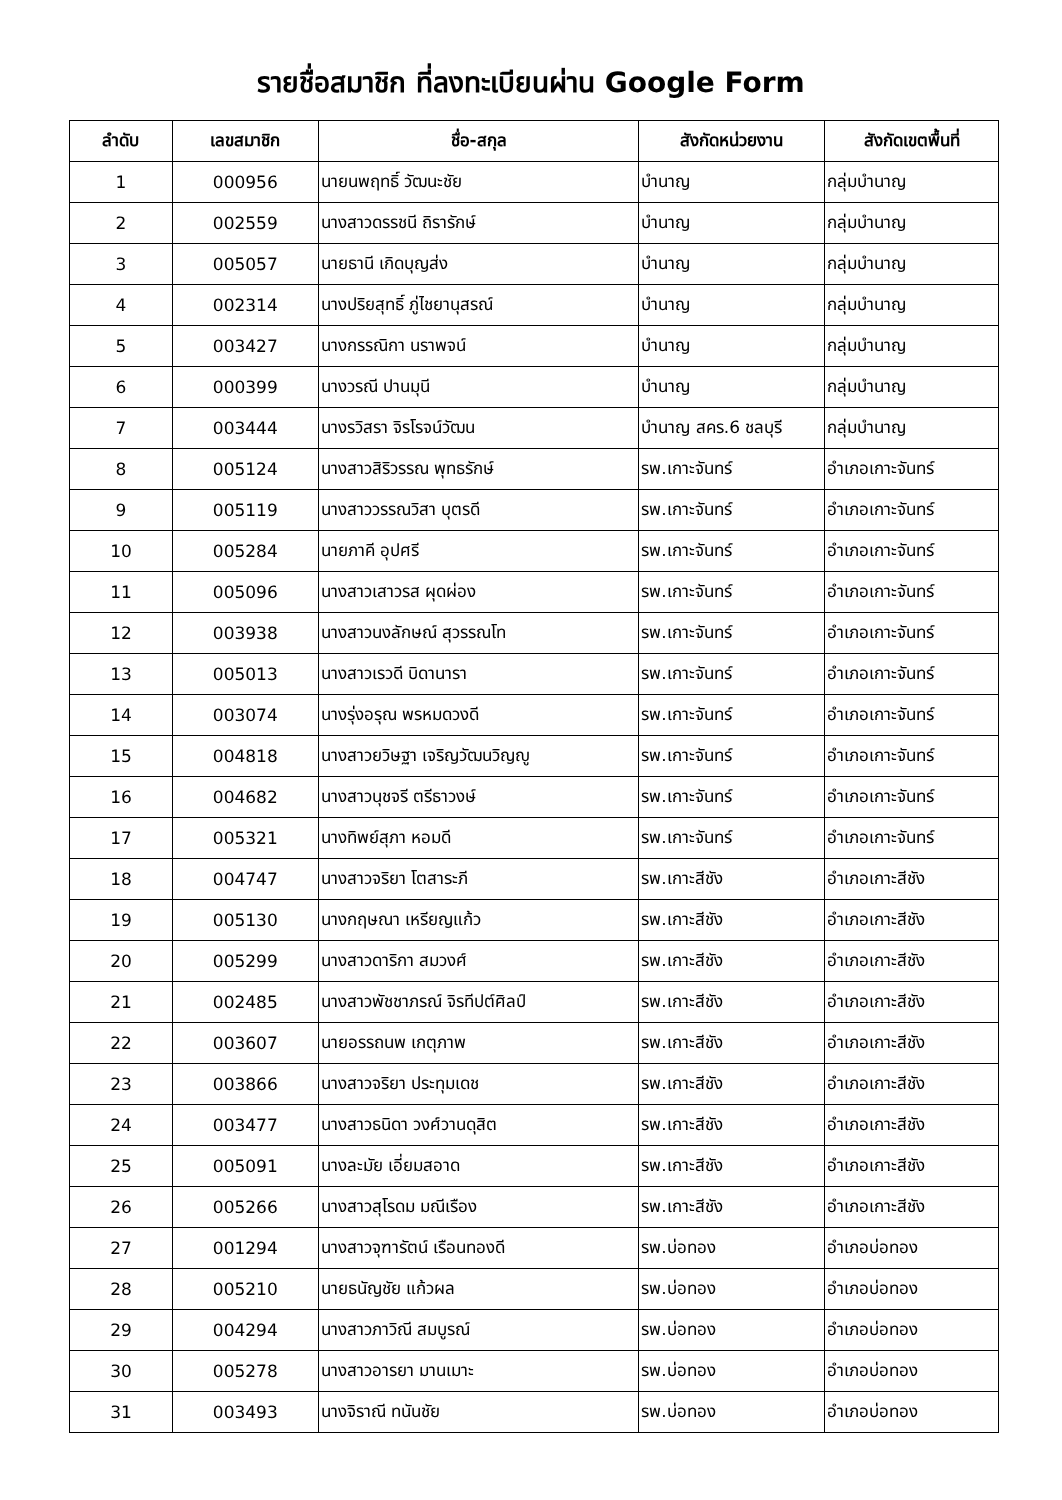รายชื่อสมาชิก ที่ลงทะเบียนผ่าน Google Form
| ลำดับ | เลขสมาชิก | ชื่อ-สกุล | สังกัดหน่วยงาน | สังกัดเขตพื้นที่ |
| --- | --- | --- | --- | --- |
| 1 | 000956 | นายนพฤทธิ์ วัฒนะชัย | บำนาญ | กลุ่มบำนาญ |
| 2 | 002559 | นางสาวดรรชนี ถิรารักษ์ | บำนาญ | กลุ่มบำนาญ |
| 3 | 005057 | นายธานี เกิดบุญส่ง | บำนาญ | กลุ่มบำนาญ |
| 4 | 002314 | นางปริยสุทธิ์ ภู่ไชยานุสรณ์ | บำนาญ | กลุ่มบำนาญ |
| 5 | 003427 | นางกรรณิกา นราพจน์ | บำนาญ | กลุ่มบำนาญ |
| 6 | 000399 | นางวรณี ปานมุนี | บำนาญ | กลุ่มบำนาญ |
| 7 | 003444 | นางรวิสรา จิรโรจน์วัฒน | บำนาญ สคร.6 ชลบุรี | กลุ่มบำนาญ |
| 8 | 005124 | นางสาวสิริวรรณ พุทธรักษ์ | รพ.เกาะจันทร์ | อำเภอเกาะจันทร์ |
| 9 | 005119 | นางสาววรรณวิสา บุตรดี | รพ.เกาะจันทร์ | อำเภอเกาะจันทร์ |
| 10 | 005284 | นายภาคี อุปศรี | รพ.เกาะจันทร์ | อำเภอเกาะจันทร์ |
| 11 | 005096 | นางสาวเสาวรส ผุดผ่อง | รพ.เกาะจันทร์ | อำเภอเกาะจันทร์ |
| 12 | 003938 | นางสาวนงลักษณ์ สุวรรณโท | รพ.เกาะจันทร์ | อำเภอเกาะจันทร์ |
| 13 | 005013 | นางสาวเรวดี บิดานารา | รพ.เกาะจันทร์ | อำเภอเกาะจันทร์ |
| 14 | 003074 | นางรุ่งอรุณ พรหมดวงดี | รพ.เกาะจันทร์ | อำเภอเกาะจันทร์ |
| 15 | 004818 | นางสาวยวิษฐา เจริญวัฒนวิญญู | รพ.เกาะจันทร์ | อำเภอเกาะจันทร์ |
| 16 | 004682 | นางสาวนุชจรี ตรีธาวงษ์ | รพ.เกาะจันทร์ | อำเภอเกาะจันทร์ |
| 17 | 005321 | นางทิพย์สุภา หอมดี | รพ.เกาะจันทร์ | อำเภอเกาะจันทร์ |
| 18 | 004747 | นางสาวจริยา โตสาระภี | รพ.เกาะสีชัง | อำเภอเกาะสีชัง |
| 19 | 005130 | นางกฤษณา เหรียญแก้ว | รพ.เกาะสีชัง | อำเภอเกาะสีชัง |
| 20 | 005299 | นางสาวดาริกา สมวงศ์ | รพ.เกาะสีชัง | อำเภอเกาะสีชัง |
| 21 | 002485 | นางสาวพัชชาภรณ์ จิรทีปต์ศิลป์ | รพ.เกาะสีชัง | อำเภอเกาะสีชัง |
| 22 | 003607 | นายอรรถนพ เกตุภาพ | รพ.เกาะสีชัง | อำเภอเกาะสีชัง |
| 23 | 003866 | นางสาวจริยา ประทุมเดช | รพ.เกาะสีชัง | อำเภอเกาะสีชัง |
| 24 | 003477 | นางสาวธนิดา วงศ์วานดุสิต | รพ.เกาะสีชัง | อำเภอเกาะสีชัง |
| 25 | 005091 | นางละมัย เอี่ยมสอาด | รพ.เกาะสีชัง | อำเภอเกาะสีชัง |
| 26 | 005266 | นางสาวสุโรดม มณีเรือง | รพ.เกาะสีชัง | อำเภอเกาะสีชัง |
| 27 | 001294 | นางสาวจุฑารัตน์ เรือนทองดี | รพ.บ่อทอง | อำเภอบ่อทอง |
| 28 | 005210 | นายธนัญชัย แก้วผล | รพ.บ่อทอง | อำเภอบ่อทอง |
| 29 | 004294 | นางสาวภาวิณี สมบูรณ์ | รพ.บ่อทอง | อำเภอบ่อทอง |
| 30 | 005278 | นางสาวอารยา มานเมาะ | รพ.บ่อทอง | อำเภอบ่อทอง |
| 31 | 003493 | นางจิราณี ทนันชัย | รพ.บ่อทอง | อำเภอบ่อทอง |